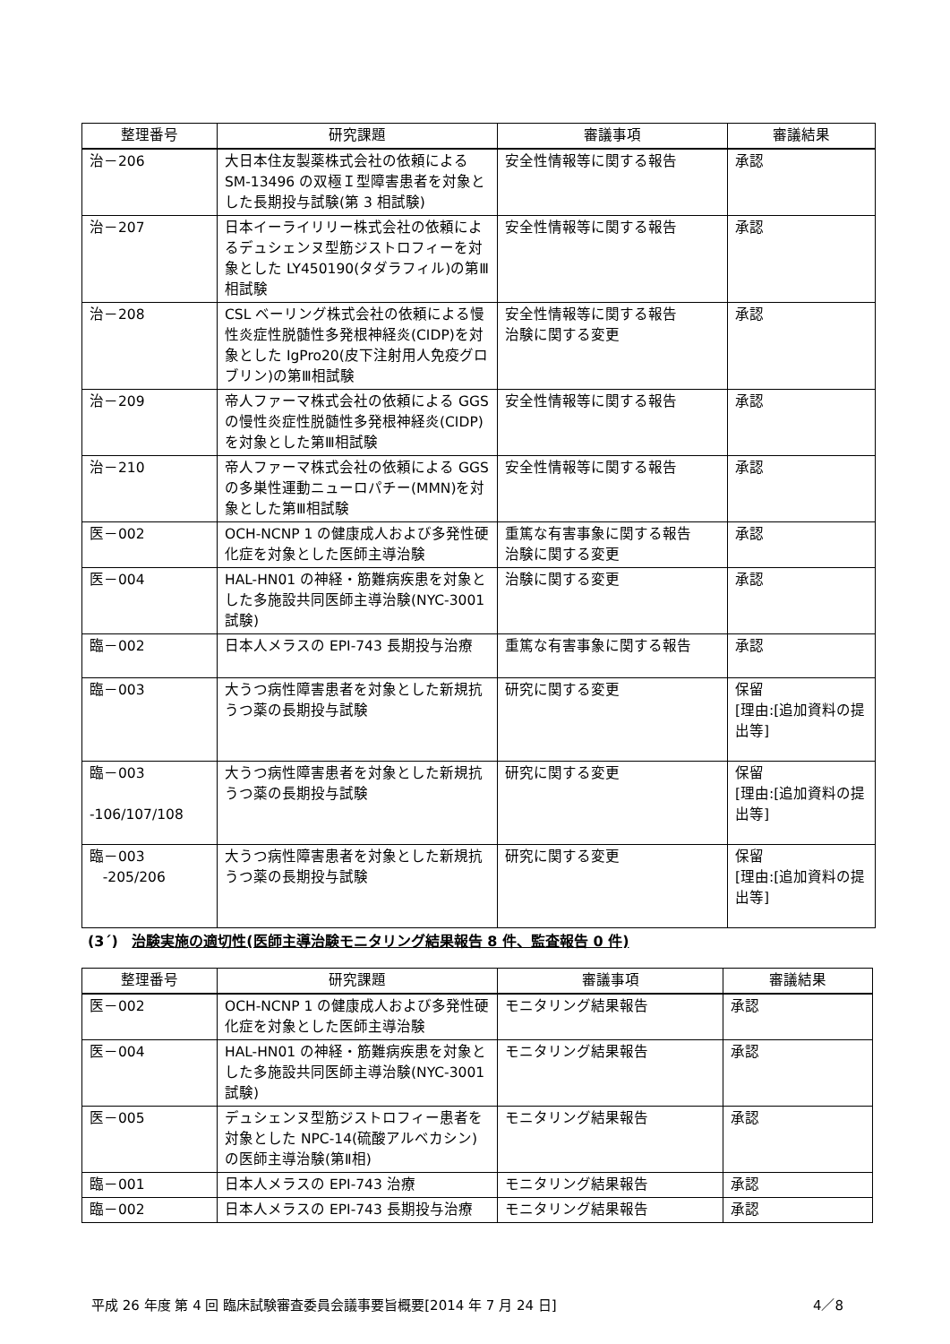| 整理番号 | 研究課題 | 審議事項 | 審議結果 |
| --- | --- | --- | --- |
| 治－206 | 大日本住友製薬株式会社の依頼による SM-13496 の双極Ｉ型障害患者を対象とした長期投与試験(第 3 相試験) | 安全性情報等に関する報告 | 承認 |
| 治－207 | 日本イーライリリー株式会社の依頼によるデュシェンヌ型筋ジストロフィーを対象とした LY450190(タダラフィル)の第Ⅲ相試験 | 安全性情報等に関する報告 | 承認 |
| 治－208 | CSL ベーリング株式会社の依頼による慢性炎症性脱髄性多発根神経炎(CIDP)を対象とした IgPro20(皮下注射用人免疫グロブリン)の第Ⅲ相試験 | 安全性情報等に関する報告 治験に関する変更 | 承認 |
| 治－209 | 帝人ファーマ株式会社の依頼による GGS の慢性炎症性脱髄性多発根神経炎(CIDP)を対象とした第Ⅲ相試験 | 安全性情報等に関する報告 | 承認 |
| 治－210 | 帝人ファーマ株式会社の依頼による GGS の多巣性運動ニューロパチー(MMN)を対象とした第Ⅲ相試験 | 安全性情報等に関する報告 | 承認 |
| 医－002 | OCH-NCNP 1 の健康成人および多発性硬化症を対象とした医師主導治験 | 重篤な有害事象に関する報告 治験に関する変更 | 承認 |
| 医－004 | HAL-HN01 の神経・筋難病疾患を対象とした多施設共同医師主導治験(NYC-3001 試験) | 治験に関する変更 | 承認 |
| 臨－002 | 日本人メラスの EPI-743 長期投与治療 | 重篤な有害事象に関する報告 | 承認 |
| 臨－003 | 大うつ病性障害患者を対象とした新規抗うつ薬の長期投与試験 | 研究に関する変更 | 保留 [理由:[追加資料の提出等] |
| 臨－003 -106/107/108 | 大うつ病性障害患者を対象とした新規抗うつ薬の長期投与試験 | 研究に関する変更 | 保留 [理由:[追加資料の提出等] |
| 臨－003 -205/206 | 大うつ病性障害患者を対象とした新規抗うつ薬の長期投与試験 | 研究に関する変更 | 保留 [理由:[追加資料の提出等] |
(3´) 治験実施の適切性(医師主導治験モニタリング結果報告 8 件、監査報告 0 件)
| 整理番号 | 研究課題 | 審議事項 | 審議結果 |
| --- | --- | --- | --- |
| 医－002 | OCH-NCNP 1 の健康成人および多発性硬化症を対象とした医師主導治験 | モニタリング結果報告 | 承認 |
| 医－004 | HAL-HN01 の神経・筋難病疾患を対象とした多施設共同医師主導治験(NYC-3001 試験) | モニタリング結果報告 | 承認 |
| 医－005 | デュシェンヌ型筋ジストロフィー患者を対象とした NPC-14(硫酸アルベカシン)の医師主導治験(第Ⅱ相) | モニタリング結果報告 | 承認 |
| 臨－001 | 日本人メラスの EPI-743 治療 | モニタリング結果報告 | 承認 |
| 臨－002 | 日本人メラスの EPI-743 長期投与治療 | モニタリング結果報告 | 承認 |
平成 26 年度 第 4 回 臨床試験審査委員会議事要旨概要[2014 年 7 月 24 日] 4／8